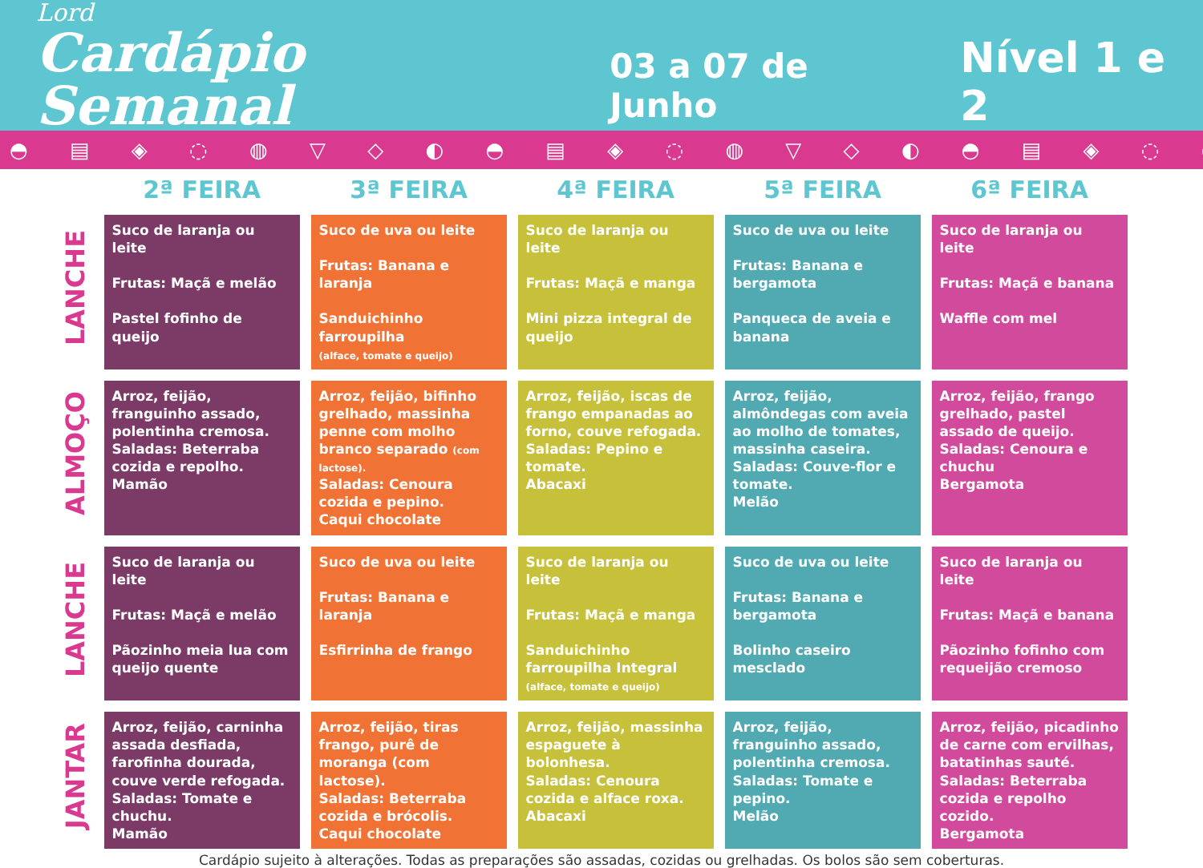Lord
Cardápio Semanal
03 a 07 de Junho
Nível 1 e 2
◓ ▤ ◈ ◌ ◍ ▽ ◇ ◐ ◓ ▤ ◈ ◌ ◍ ▽ ◇ ◐ ◓ ▤ ◈ ◌ ◍ ▽ ◇ ◐ ◓ ▤ ◈ ◌
| | 2ª FEIRA | 3ª FEIRA | 4ª FEIRA | 5ª FEIRA | 6ª FEIRA |
| --- | --- | --- | --- | --- | --- |
| LANCHE | Suco de laranja ou leite Frutas: Maçã e melão Pastel fofinho de queijo | Suco de uva ou leite Frutas: Banana e laranja Sanduichinho farroupilha (alface, tomate e queijo) | Suco de laranja ou leite Frutas: Maçã e manga Mini pizza integral de queijo | Suco de uva ou leite Frutas: Banana e bergamota Panqueca de aveia e banana | Suco de laranja ou leite Frutas: Maçã e banana Waffle com mel |
| ALMOÇO | Arroz, feijão, franguinho assado, polentinha cremosa. Saladas: Beterraba cozida e repolho. Mamão | Arroz, feijão, bifinho grelhado, massinha penne com molho branco separado (com lactose). Saladas: Cenoura cozida e pepino. Caqui chocolate | Arroz, feijão, iscas de frango empanadas ao forno, couve refogada. Saladas: Pepino e tomate. Abacaxi | Arroz, feijão, almôndegas com aveia ao molho de tomates, massinha caseira. Saladas: Couve-flor e tomate. Melão | Arroz, feijão, frango grelhado, pastel assado de queijo. Saladas: Cenoura e chuchu Bergamota |
| LANCHE | Suco de laranja ou leite Frutas: Maçã e melão Pãozinho meia lua com queijo quente | Suco de uva ou leite Frutas: Banana e laranja Esfirrinha de frango | Suco de laranja ou leite Frutas: Maçã e manga Sanduichinho farroupilha Integral (alface, tomate e queijo) | Suco de uva ou leite Frutas: Banana e bergamota Bolinho caseiro mesclado | Suco de laranja ou leite Frutas: Maçã e banana Pãozinho fofinho com requeijão cremoso |
| JANTAR | Arroz, feijão, carninha assada desfiada, farofinha dourada, couve verde refogada. Saladas: Tomate e chuchu. Mamão | Arroz, feijão, tiras frango, purê de moranga (com lactose). Saladas: Beterraba cozida e brócolis. Caqui chocolate | Arroz, feijão, massinha espaguete à bolonhesa. Saladas: Cenoura cozida e alface roxa. Abacaxi | Arroz, feijão, franguinho assado, polentinha cremosa. Saladas: Tomate e pepino. Melão | Arroz, feijão, picadinho de carne com ervilhas, batatinhas sauté. Saladas: Beterraba cozida e repolho cozido. Bergamota |
Cardápio sujeito à alterações. Todas as preparações são assadas, cozidas ou grelhadas. Os bolos são sem coberturas.